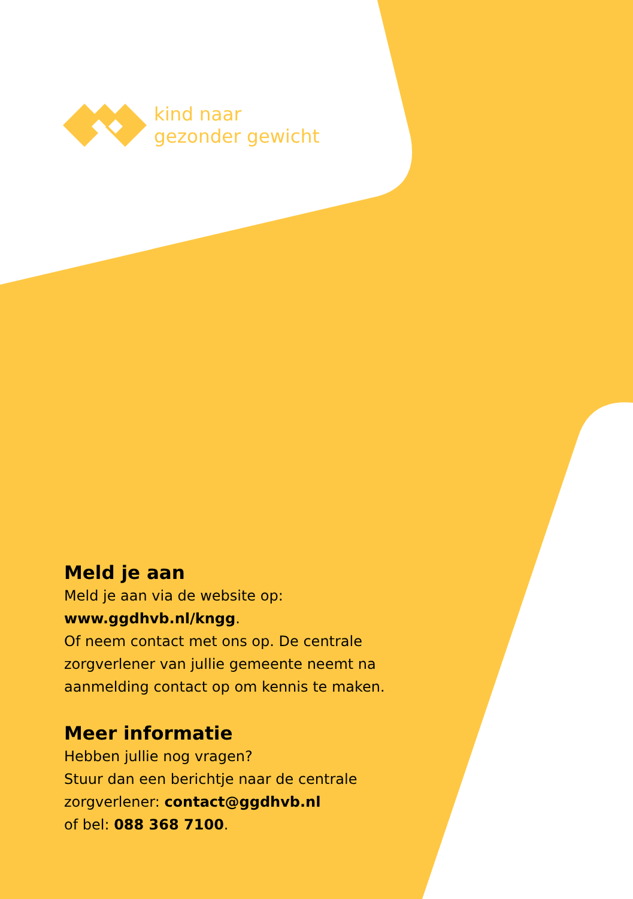kind naar
gezonder gewicht
Meld je aan
Meld je aan via de website op:
www.ggdhvb.nl/kngg.
Of neem contact met ons op. De centrale zorgverlener van jullie gemeente neemt na aanmelding contact op om kennis te maken.
Meer informatie
Hebben jullie nog vragen?
Stuur dan een berichtje naar de centrale zorgverlener: contact@ggdhvb.nl
of bel: 088 368 7100.